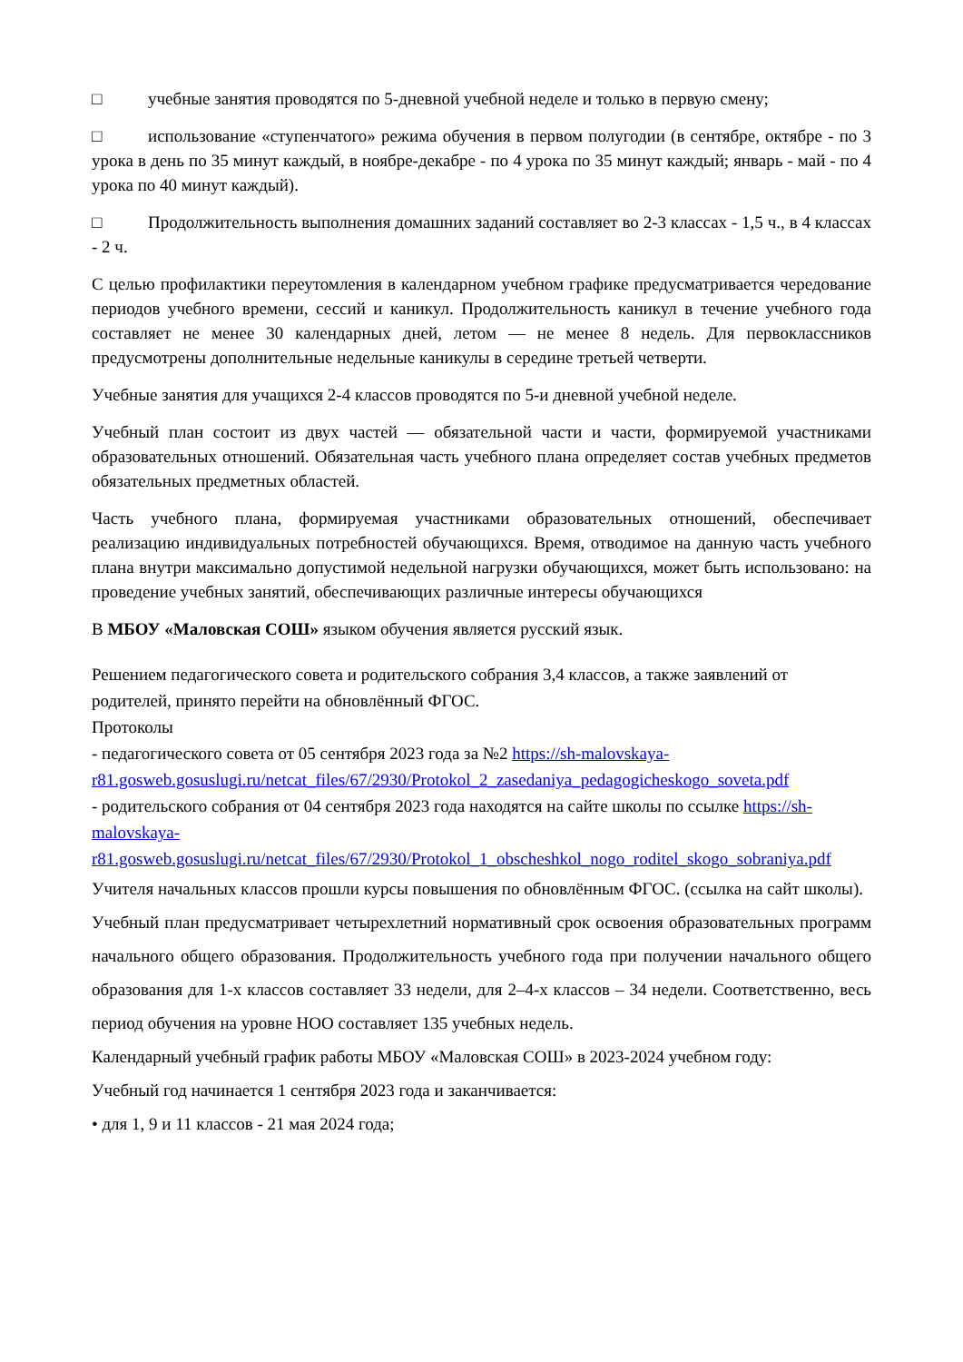□ учебные занятия проводятся по 5-дневной учебной неделе и только в первую смену;
□ использование «ступенчатого» режима обучения в первом полугодии (в сентябре, октябре - по 3 урока в день по 35 минут каждый, в ноябре-декабре - по 4 урока по 35 минут каждый; январь - май - по 4 урока по 40 минут каждый).
□ Продолжительность выполнения домашних заданий составляет во 2-3 классах - 1,5 ч., в 4 классах - 2 ч.
С целью профилактики переутомления в календарном учебном графике предусматривается чередование периодов учебного времени, сессий и каникул. Продолжительность каникул в течение учебного года составляет не менее 30 календарных дней, летом — не менее 8 недель. Для первоклассников предусмотрены дополнительные недельные каникулы в середине третьей четверти.
Учебные занятия для учащихся 2-4 классов проводятся по 5-и дневной учебной неделе.
Учебный план состоит из двух частей — обязательной части и части, формируемой участниками образовательных отношений. Обязательная часть учебного плана определяет состав учебных предметов обязательных предметных областей.
Часть учебного плана, формируемая участниками образовательных отношений, обеспечивает реализацию индивидуальных потребностей обучающихся. Время, отводимое на данную часть учебного плана внутри максимально допустимой недельной нагрузки обучающихся, может быть использовано: на проведение учебных занятий, обеспечивающих различные интересы обучающихся
В МБОУ «Маловская СОШ» языком обучения является русский язык.
Решением педагогического совета и родительского собрания 3,4 классов, а также заявлений от родителей, принято перейти на обновлённый ФГОС.
Протоколы
- педагогического совета от 05 сентября 2023 года за №2 https://sh-malovskaya-r81.gosweb.gosuslugi.ru/netcat_files/67/2930/Protokol_2_zasedaniya_pedagogicheskogo_soveta.pdf
- родительского собрания от 04 сентября 2023 года находятся на сайте школы по ссылке https://sh-malovskaya-r81.gosweb.gosuslugi.ru/netcat_files/67/2930/Protokol_1_obscheshkol_nogo_roditel_skogo_sobraniya.pdf
Учителя начальных классов прошли курсы повышения по обновлённым ФГОС. (ссылка на сайт школы).
Учебный план предусматривает четырехлетний нормативный срок освоения образовательных программ начального общего образования. Продолжительность учебного года при получении начального общего образования для 1-х классов составляет 33 недели, для 2–4-х классов – 34 недели. Соответственно, весь период обучения на уровне НОО составляет 135 учебных недель.
Календарный учебный график работы МБОУ «Маловская СОШ» в 2023-2024 учебном году:
Учебный год начинается 1 сентября 2023 года и заканчивается:
• для 1, 9 и 11 классов - 21 мая 2024 года;